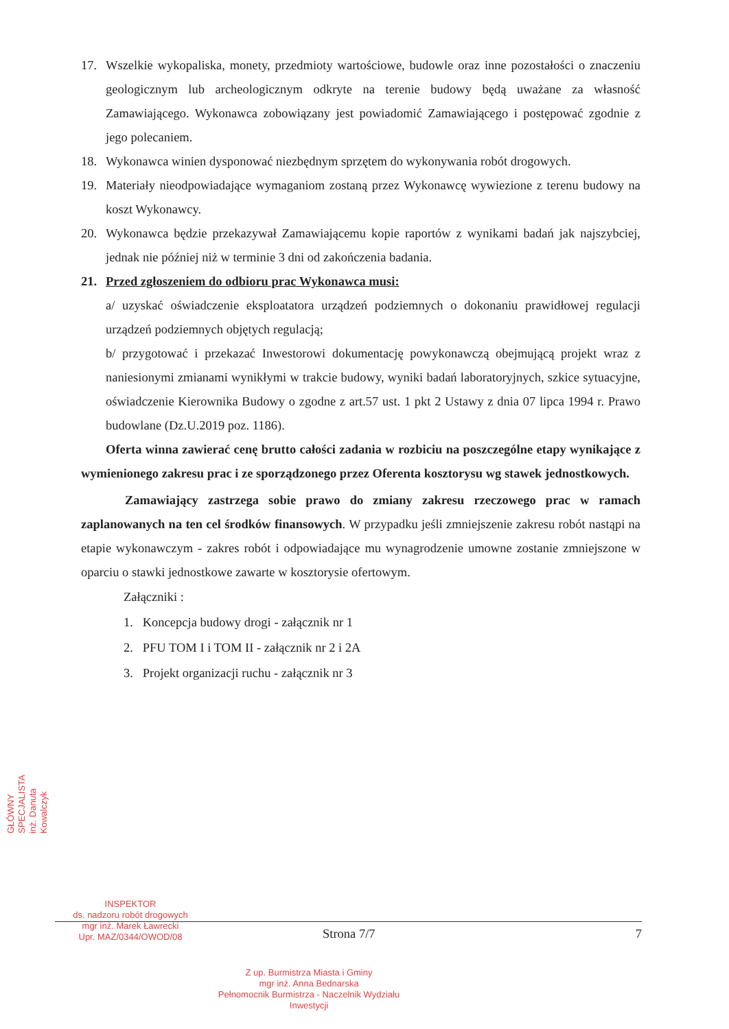17. Wszelkie wykopaliska, monety, przedmioty wartościowe, budowle oraz inne pozostałości o znaczeniu geologicznym lub archeologicznym odkryte na terenie budowy będą uważane za własność Zamawiającego. Wykonawca zobowiązany jest powiadomić Zamawiającego i postępować zgodnie z jego polecaniem.
18. Wykonawca winien dysponować niezbędnym sprzętem do wykonywania robót drogowych.
19. Materiały nieodpowiadające wymaganiom zostaną przez Wykonawcę wywiezione z terenu budowy na koszt Wykonawcy.
20. Wykonawca będzie przekazywał Zamawiającemu kopie raportów z wynikami badań jak najszybciej, jednak nie później niż w terminie 3 dni od zakończenia badania.
21. Przed zgłoszeniem do odbioru prac Wykonawca musi:
a/ uzyskać oświadczenie eksploatatora urządzeń podziemnych o dokonaniu prawidłowej regulacji urządzeń podziemnych objętych regulacją;
b/ przygotować i przekazać Inwestorowi dokumentację powykonawczą obejmującą projekt wraz z naniesionymi zmianami wynikłymi w trakcie budowy, wyniki badań laboratoryjnych, szkice sytuacyjne, oświadczenie Kierownika Budowy o zgodne z art.57 ust. 1 pkt 2 Ustawy z dnia 07 lipca 1994 r. Prawo budowlane (Dz.U.2019 poz. 1186).
Oferta winna zawierać cenę brutto całości zadania w rozbiciu na poszczególne etapy wynikające z wymienionego zakresu prac i ze sporządzonego przez Oferenta kosztorysu wg stawek jednostkowych.
Zamawiający zastrzega sobie prawo do zmiany zakresu rzeczowego prac w ramach zaplanowanych na ten cel środków finansowych. W przypadku jeśli zmniejszenie zakresu robót nastąpi na etapie wykonawczym - zakres robót i odpowiadające mu wynagrodzenie umowne zostanie zmniejszone w oparciu o stawki jednostkowe zawarte w kosztorysie ofertowym.
Załączniki :
1. Koncepcja budowy drogi - załącznik nr 1
2. PFU TOM I i TOM II - załącznik nr 2 i 2A
3. Projekt organizacji ruchu - załącznik nr 3
GŁÓWNY SPECJALISTA inż. Danuta Kowalczyk
INSPEKTOR
ds. nadzoru robót drogowych
mgr inż. Marek Ławrecki
Upr. MAZ/0344/OWOD/08
Z up. Burmistrza Miasta i Gminy
mgr inż. Anna Bednarska
Pełnomocnik Burmistrza - Naczelnik Wydziału Inwestycji
Strona 7/7 7